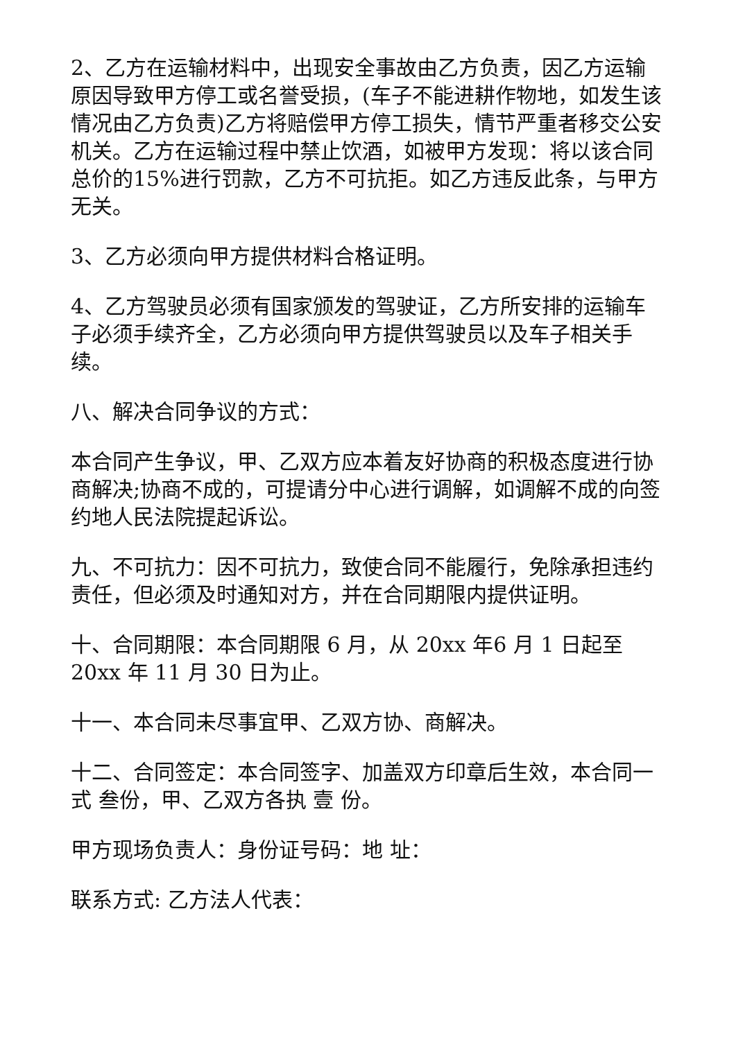2、乙方在运输材料中，出现安全事故由乙方负责，因乙方运输原因导致甲方停工或名誉受损，(车子不能进耕作物地，如发生该情况由乙方负责)乙方将赔偿甲方停工损失，情节严重者移交公安机关。乙方在运输过程中禁止饮酒，如被甲方发现：将以该合同总价的15%进行罚款，乙方不可抗拒。如乙方违反此条，与甲方无关。
3、乙方必须向甲方提供材料合格证明。
4、乙方驾驶员必须有国家颁发的驾驶证，乙方所安排的运输车子必须手续齐全，乙方必须向甲方提供驾驶员以及车子相关手续。
八、解决合同争议的方式：
本合同产生争议，甲、乙双方应本着友好协商的积极态度进行协商解决;协商不成的，可提请分中心进行调解，如调解不成的向签约地人民法院提起诉讼。
九、不可抗力：因不可抗力，致使合同不能履行，免除承担违约责任，但必须及时通知对方，并在合同期限内提供证明。
十、合同期限：本合同期限 6 月，从 20xx 年6 月 1 日起至 20xx 年 11 月 30 日为止。
十一、本合同未尽事宜甲、乙双方协、商解决。
十二、合同签定：本合同签字、加盖双方印章后生效，本合同一式 叁份，甲、乙双方各执 壹 份。
甲方现场负责人：身份证号码：地 址：
联系方式: 乙方法人代表：